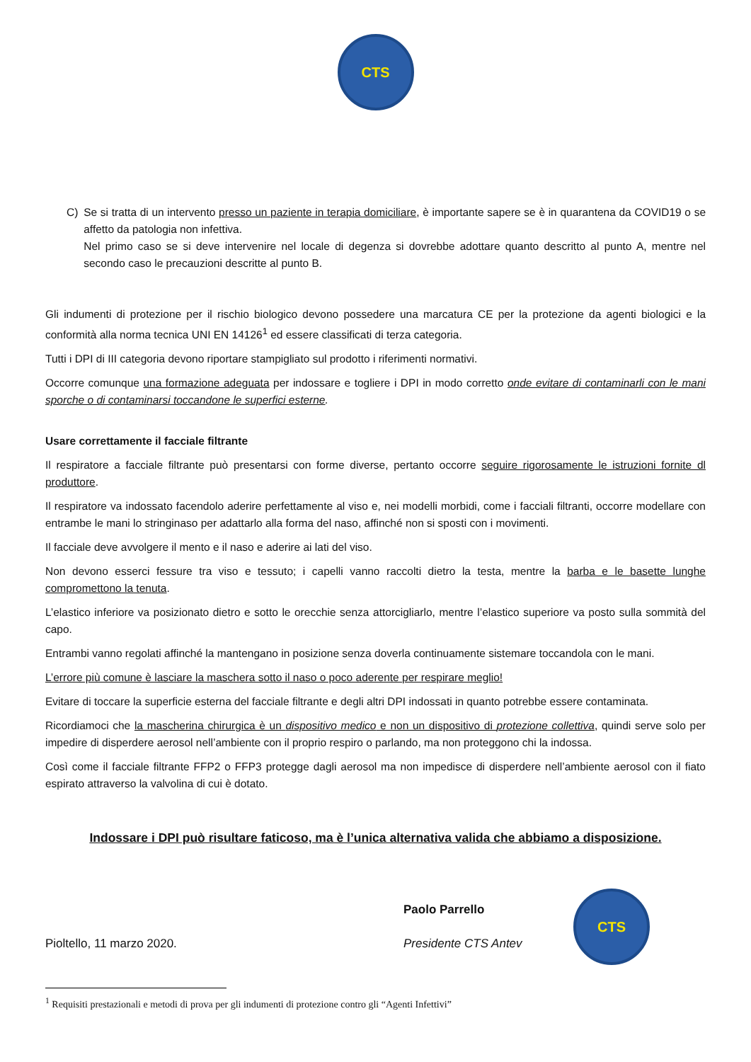CTS
C) Se si tratta di un intervento presso un paziente in terapia domiciliare, è importante sapere se è in quarantena da COVID19 o se affetto da patologia non infettiva.
Nel primo caso se si deve intervenire nel locale di degenza si dovrebbe adottare quanto descritto al punto A, mentre nel secondo caso le precauzioni descritte al punto B.
Gli indumenti di protezione per il rischio biologico devono possedere una marcatura CE per la protezione da agenti biologici e la conformità alla norma tecnica UNI EN 14126<sup>1</sup> ed essere classificati di terza categoria.
Tutti i DPI di III categoria devono riportare stampigliato sul prodotto i riferimenti normativi.
Occorre comunque una formazione adeguata per indossare e togliere i DPI in modo corretto onde evitare di contaminarli con le mani sporche o di contaminarsi toccandone le superfici esterne.
Usare correttamente il facciale filtrante
Il respiratore a facciale filtrante può presentarsi con forme diverse, pertanto occorre seguire rigorosamente le istruzioni fornite dl produttore.
Il respiratore va indossato facendolo aderire perfettamente al viso e, nei modelli morbidi, come i facciali filtranti, occorre modellare con entrambe le mani lo stringinaso per adattarlo alla forma del naso, affinché non si sposti con i movimenti.
Il facciale deve avvolgere il mento e il naso e aderire ai lati del viso.
Non devono esserci fessure tra viso e tessuto; i capelli vanno raccolti dietro la testa, mentre la barba e le basette lunghe compromettono la tenuta.
L’elastico inferiore va posizionato dietro e sotto le orecchie senza attorcigliarlo, mentre l’elastico superiore va posto sulla sommità del capo.
Entrambi vanno regolati affinché la mantengano in posizione senza doverla continuamente sistemare toccandola con le mani.
L’errore più comune è lasciare la maschera sotto il naso o poco aderente per respirare meglio!
Evitare di toccare la superficie esterna del facciale filtrante e degli altri DPI indossati in quanto potrebbe essere contaminata.
Ricordiamoci che la mascherina chirurgica è un dispositivo medico e non un dispositivo di protezione collettiva, quindi serve solo per impedire di disperdere aerosol nell’ambiente con il proprio respiro o parlando, ma non proteggono chi la indossa.
Così come il facciale filtrante FFP2 o FFP3 protegge dagli aerosol ma non impedisce di disperdere nell’ambiente aerosol con il fiato espirato attraverso la valvolina di cui è dotato.
Indossare i DPI può risultare faticoso, ma è l’unica alternativa valida che abbiamo a disposizione.
Pioltello, 11 marzo 2020.
Paolo Parrello
Presidente CTS Antev
CTS
<sup>1</sup> Requisiti prestazionali e metodi di prova per gli indumenti di protezione contro gli “Agenti Infettivi”